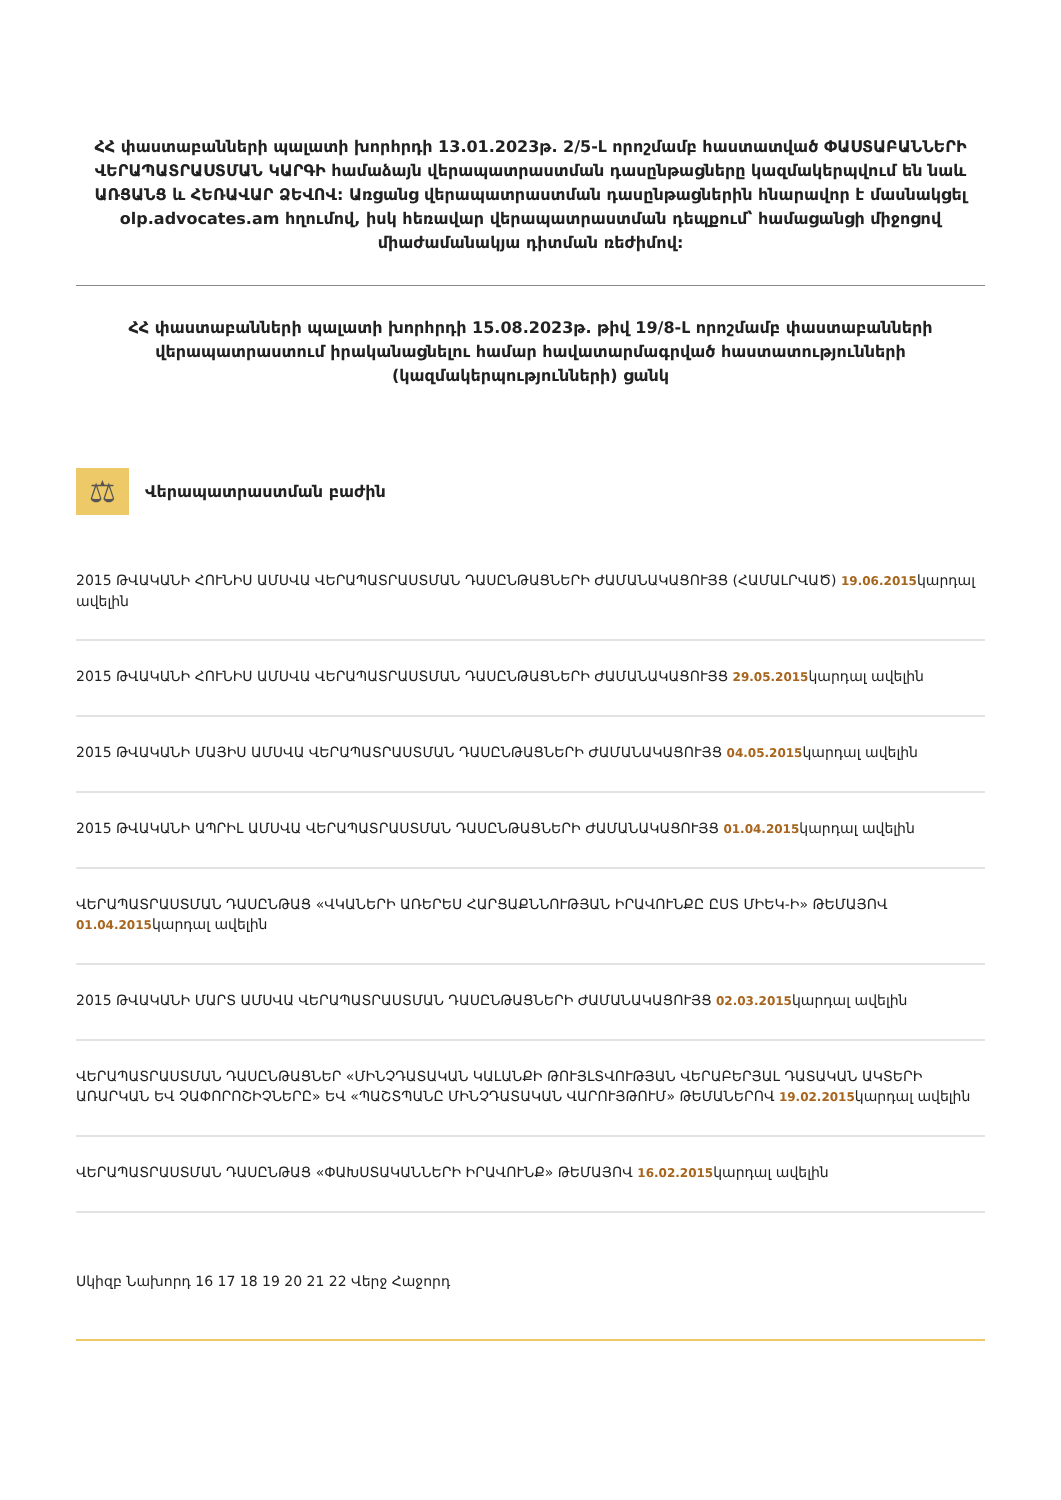ՀՀ փաստաբանների պալատի խորհրդի 13.01.2023թ. 2/5-Լ որոշմամբ հաստատված ՓԱՍՏԱԲԱՆՆԵՐԻ ՎԵՐԱՊԱՏՐԱՍՏՄԱՆ ԿԱՐԳԻ համաձայն վերապատրաստման դասընթացները կազմակերպվում են նաև ԱՌՑԱՆՑ և ՀԵՌԱՎԱՐ ՁԵՎՈՎ: Առցանց վերապատրաստման դասընթացներին հնարավոր է մասնակցել olp.advocates.am հղումով, իսկ հեռավար վերապատրաստման դեպքում՝ համացանցի միջոցով միաժամանակյա դիտման ռեժիմով:
ՀՀ փաստաբանների պալատի խորհրդի 15.08.2023թ. թիվ 19/8-Լ որոշմամբ փաստաբանների վերապատրաստում իրականացնելու համար հավատարմագրված հաստատությունների (կազմակերպությունների) ցանկ
⚖
Վերապատրաստման բաժին
2015 ԹՎԱԿԱՆԻ ՀՈՒՆԻՍ ԱՄՍՎԱ ՎԵՐԱՊԱՏՐԱՍՏՄԱՆ ԴԱՍԸՆԹԱՑՆԵՐԻ ԺԱՄԱՆԱԿԱՑՈՒՅՑ (ՀԱՄԱԼՐՎԱԾ) 19.06.2015կարդալ ավելին
2015 ԹՎԱԿԱՆԻ ՀՈՒՆԻՍ ԱՄՍՎԱ ՎԵՐԱՊԱՏՐԱՍՏՄԱՆ ԴԱՍԸՆԹԱՑՆԵՐԻ ԺԱՄԱՆԱԿԱՑՈՒՅՑ 29.05.2015կարդալ ավելին
2015 ԹՎԱԿԱՆԻ ՄԱՅԻՍ ԱՄՍՎԱ ՎԵՐԱՊԱՏՐԱՍՏՄԱՆ ԴԱՍԸՆԹԱՑՆԵՐԻ ԺԱՄԱՆԱԿԱՑՈՒՅՑ 04.05.2015կարդալ ավելին
2015 ԹՎԱԿԱՆԻ ԱՊՐԻԼ ԱՄՍՎԱ ՎԵՐԱՊԱՏՐԱՍՏՄԱՆ ԴԱՍԸՆԹԱՑՆԵՐԻ ԺԱՄԱՆԱԿԱՑՈՒՅՑ 01.04.2015կարդալ ավելին
ՎԵՐԱՊԱՏՐԱՍՏՄԱՆ ԴԱՍԸՆԹԱՑ «ՎԿԱՆԵՐԻ ԱՌԵՐԵՍ ՀԱՐՑԱՔՆՆՈՒԹՅԱՆ ԻՐԱՎՈՒՆՔԸ ԸՍՏ ՄԻԵԿ-Ի» ԹԵՄԱՅՈՎ 01.04.2015կարդալ ավելին
2015 ԹՎԱԿԱՆԻ ՄԱՐՏ ԱՄՍՎԱ ՎԵՐԱՊԱՏՐԱՍՏՄԱՆ ԴԱՍԸՆԹԱՑՆԵՐԻ ԺԱՄԱՆԱԿԱՑՈՒՅՑ 02.03.2015կարդալ ավելին
ՎԵՐԱՊԱՏՐԱՍՏՄԱՆ ԴԱՍԸՆԹԱՑՆԵՐ «ՄԻՆՉԴԱՏԱԿԱՆ ԿԱԼԱՆՔԻ ԹՈՒՅԼՏՎՈՒԹՅԱՆ ՎԵՐԱԲԵՐՅԱԼ ԴԱՏԱԿԱՆ ԱԿՏԵՐԻ ԱՌԱՐԿԱՆ ԵՎ ՉԱՓՈՐՈՇԻՉՆԵՐԸ» ԵՎ «ՊԱՇՏՊԱՆԸ ՄԻՆՉԴԱՏԱԿԱՆ ՎԱՐՈՒՅԹՈՒՄ» ԹԵՄԱՆԵՐՈՎ 19.02.2015կարդալ ավելին
ՎԵՐԱՊԱՏՐԱՍՏՄԱՆ ԴԱՍԸՆԹԱՑ «ՓԱԽՍՏԱԿԱՆՆԵՐԻ ԻՐԱՎՈՒՆՔ» ԹԵՄԱՅՈՎ 16.02.2015կարդալ ավելին
Սկիզբ Նախորդ 16 17 18 19 20 21 22 Վերջ Հաջորդ